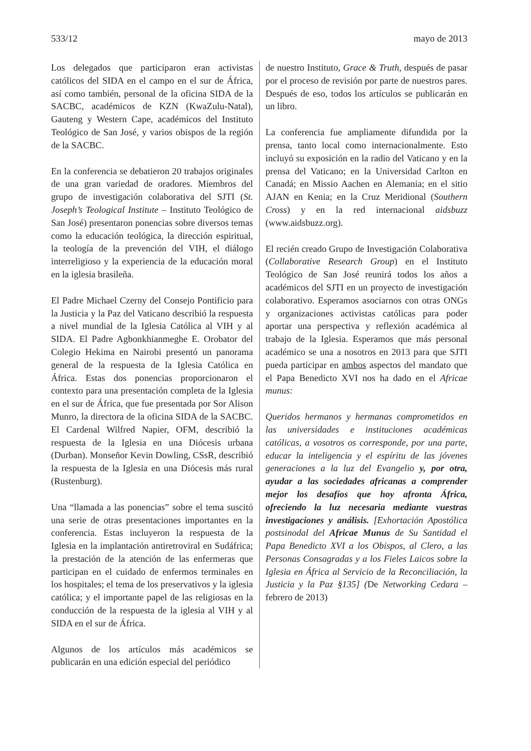533/12 mayo de 2013
Los delegados que participaron eran activistas católicos del SIDA en el campo en el sur de África, así como también, personal de la oficina SIDA de la SACBC, académicos de KZN (KwaZulu-Natal), Gauteng y Western Cape, académicos del Instituto Teológico de San José, y varios obispos de la región de la SACBC.
En la conferencia se debatieron 20 trabajos originales de una gran variedad de oradores. Miembros del grupo de investigación colaborativa del SJTI (St. Joseph’s Teological Institute – Instituto Teológico de San José) presentaron ponencias sobre diversos temas como la educación teológica, la dirección espiritual, la teología de la prevención del VIH, el diálogo interreligioso y la experiencia de la educación moral en la iglesia brasileña.
El Padre Michael Czerny del Consejo Pontificio para la Justicia y la Paz del Vaticano describió la respuesta a nivel mundial de la Iglesia Católica al VIH y al SIDA. El Padre Agbonkhianmeghe E. Orobator del Colegio Hekima en Nairobi presentó un panorama general de la respuesta de la Iglesia Católica en África. Estas dos ponencias proporcionaron el contexto para una presentación completa de la Iglesia en el sur de África, que fue presentada por Sor Alison Munro, la directora de la oficina SIDA de la SACBC. El Cardenal Wilfred Napier, OFM, describió la respuesta de la Iglesia en una Diócesis urbana (Durban). Monseñor Kevin Dowling, CSsR, describió la respuesta de la Iglesia en una Diócesis más rural (Rustenburg).
Una “llamada a las ponencias” sobre el tema suscitó una serie de otras presentaciones importantes en la conferencia. Estas incluyeron la respuesta de la Iglesia en la implantación antiretroviral en Sudáfrica; la prestación de la atención de las enfermeras que participan en el cuidado de enfermos terminales en los hospitales; el tema de los preservativos y la iglesia católica; y el importante papel de las religiosas en la conducción de la respuesta de la iglesia al VIH y al SIDA en el sur de África.
Algunos de los artículos más académicos se publicarán en una edición especial del periódico
de nuestro Instituto, Grace & Truth, después de pasar por el proceso de revisión por parte de nuestros pares. Después de eso, todos los artículos se publicarán en un libro.
La conferencia fue ampliamente difundida por la prensa, tanto local como internacionalmente. Esto incluyó su exposición en la radio del Vaticano y en la prensa del Vaticano; en la Universidad Carlton en Canadá; en Missio Aachen en Alemania; en el sitio AJAN en Kenia; en la Cruz Meridional (Southern Cross) y en la red internacional aidsbuzz (www.aidsbuzz.org).
El recién creado Grupo de Investigación Colaborativa (Collaborative Research Group) en el Instituto Teológico de San José reunirá todos los años a académicos del SJTI en un proyecto de investigación colaborativo. Esperamos asociarnos con otras ONGs y organizaciones activistas católicas para poder aportar una perspectiva y reflexión académica al trabajo de la Iglesia. Esperamos que más personal académico se una a nosotros en 2013 para que SJTI pueda participar en ambos aspectos del mandato que el Papa Benedicto XVI nos ha dado en el Africae munus:
Queridos hermanos y hermanas comprometidos en las universidades e instituciones académicas católicas, a vosotros os corresponde, por una parte, educar la inteligencia y el espíritu de las jóvenes generaciones a la luz del Evangelio y, por otra, ayudar a las sociedades africanas a comprender mejor los desafíos que hoy afronta África, ofreciendo la luz necesaria mediante vuestras investigaciones y análisis. [Exhortación Apostólica postsinodal del Africae Munus de Su Santidad el Papa Benedicto XVI a los Obispos, al Clero, a las Personas Consagradas y a los Fieles Laicos sobre la Iglesia en África al Servicio de la Reconciliación, la Justicia y la Paz §135] (De Networking Cedara – febrero de 2013)